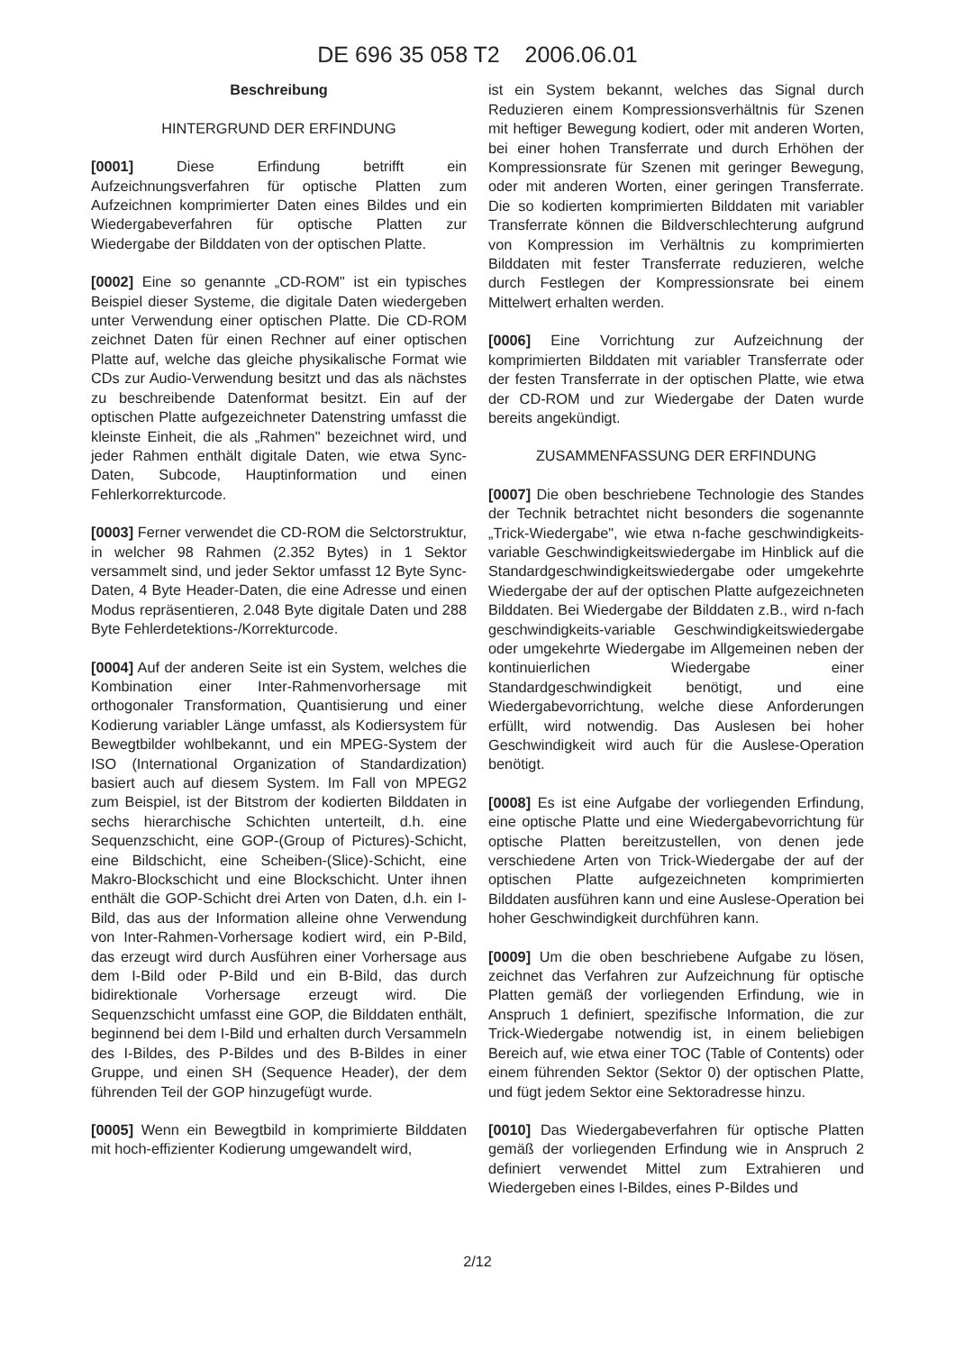DE 696 35 058 T2 2006.06.01
Beschreibung
HINTERGRUND DER ERFINDUNG
[0001] Diese Erfindung betrifft ein Aufzeichnungsverfahren für optische Platten zum Aufzeichnen komprimierter Daten eines Bildes und ein Wiedergabeverfahren für optische Platten zur Wiedergabe der Bilddaten von der optischen Platte.
[0002] Eine so genannte „CD-ROM" ist ein typisches Beispiel dieser Systeme, die digitale Daten wiedergeben unter Verwendung einer optischen Platte. Die CD-ROM zeichnet Daten für einen Rechner auf einer optischen Platte auf, welche das gleiche physikalische Format wie CDs zur Audio-Verwendung besitzt und das als nächstes zu beschreibende Datenformat besitzt. Ein auf der optischen Platte aufgezeichneter Datenstring umfasst die kleinste Einheit, die als „Rahmen" bezeichnet wird, und jeder Rahmen enthält digitale Daten, wie etwa Sync-Daten, Subcode, Hauptinformation und einen Fehlerkorrekturcode.
[0003] Ferner verwendet die CD-ROM die Selctorstruktur, in welcher 98 Rahmen (2.352 Bytes) in 1 Sektor versammelt sind, und jeder Sektor umfasst 12 Byte Sync-Daten, 4 Byte Header-Daten, die eine Adresse und einen Modus repräsentieren, 2.048 Byte digitale Daten und 288 Byte Fehlerdetektions-/Korrekturcode.
[0004] Auf der anderen Seite ist ein System, welches die Kombination einer Inter-Rahmenvorhersage mit orthogonaler Transformation, Quantisierung und einer Kodierung variabler Länge umfasst, als Kodiersystem für Bewegtbilder wohlbekannt, und ein MPEG-System der ISO (International Organization of Standardization) basiert auch auf diesem System. Im Fall von MPEG2 zum Beispiel, ist der Bitstrom der kodierten Bilddaten in sechs hierarchische Schichten unterteilt, d.h. eine Sequenzschicht, eine GOP-(Group of Pictures)-Schicht, eine Bildschicht, eine Scheiben-(Slice)-Schicht, eine Makro-Blockschicht und eine Blockschicht. Unter ihnen enthält die GOP-Schicht drei Arten von Daten, d.h. ein I-Bild, das aus der Information alleine ohne Verwendung von Inter-Rahmen-Vorhersage kodiert wird, ein P-Bild, das erzeugt wird durch Ausführen einer Vorhersage aus dem I-Bild oder P-Bild und ein B-Bild, das durch bidirektionale Vorhersage erzeugt wird. Die Sequenzschicht umfasst eine GOP, die Bilddaten enthält, beginnend bei dem I-Bild und erhalten durch Versammeln des I-Bildes, des P-Bildes und des B-Bildes in einer Gruppe, und einen SH (Sequence Header), der dem führenden Teil der GOP hinzugefügt wurde.
[0005] Wenn ein Bewegtbild in komprimierte Bilddaten mit hoch-effizienter Kodierung umgewandelt wird,
ist ein System bekannt, welches das Signal durch Reduzieren einem Kompressionsverhältnis für Szenen mit heftiger Bewegung kodiert, oder mit anderen Worten, bei einer hohen Transferrate und durch Erhöhen der Kompressionsrate für Szenen mit geringer Bewegung, oder mit anderen Worten, einer geringen Transferrate. Die so kodierten komprimierten Bilddaten mit variabler Transferrate können die Bildverschlechterung aufgrund von Kompression im Verhältnis zu komprimierten Bilddaten mit fester Transferrate reduzieren, welche durch Festlegen der Kompressionsrate bei einem Mittelwert erhalten werden.
[0006] Eine Vorrichtung zur Aufzeichnung der komprimierten Bilddaten mit variabler Transferrate oder der festen Transferrate in der optischen Platte, wie etwa der CD-ROM und zur Wiedergabe der Daten wurde bereits angekündigt.
ZUSAMMENFASSUNG DER ERFINDUNG
[0007] Die oben beschriebene Technologie des Standes der Technik betrachtet nicht besonders die sogenannte „Trick-Wiedergabe", wie etwa n-fache geschwindigkeits-variable Geschwindigkeitswiedergabe im Hinblick auf die Standardgeschwindigkeitswiedergabe oder umgekehrte Wiedergabe der auf der optischen Platte aufgezeichneten Bilddaten. Bei Wiedergabe der Bilddaten z.B., wird n-fach geschwindigkeits-variable Geschwindigkeitswiedergabe oder umgekehrte Wiedergabe im Allgemeinen neben der kontinuierlichen Wiedergabe einer Standardgeschwindigkeit benötigt, und eine Wiedergabevorrichtung, welche diese Anforderungen erfüllt, wird notwendig. Das Auslesen bei hoher Geschwindigkeit wird auch für die Auslese-Operation benötigt.
[0008] Es ist eine Aufgabe der vorliegenden Erfindung, eine optische Platte und eine Wiedergabevorrichtung für optische Platten bereitzustellen, von denen jede verschiedene Arten von Trick-Wiedergabe der auf der optischen Platte aufgezeichneten komprimierten Bilddaten ausführen kann und eine Auslese-Operation bei hoher Geschwindigkeit durchführen kann.
[0009] Um die oben beschriebene Aufgabe zu lösen, zeichnet das Verfahren zur Aufzeichnung für optische Platten gemäß der vorliegenden Erfindung, wie in Anspruch 1 definiert, spezifische Information, die zur Trick-Wiedergabe notwendig ist, in einem beliebigen Bereich auf, wie etwa einer TOC (Table of Contents) oder einem führenden Sektor (Sektor 0) der optischen Platte, und fügt jedem Sektor eine Sektoradresse hinzu.
[0010] Das Wiedergabeverfahren für optische Platten gemäß der vorliegenden Erfindung wie in Anspruch 2 definiert verwendet Mittel zum Extrahieren und Wiedergeben eines I-Bildes, eines P-Bildes und
2/12